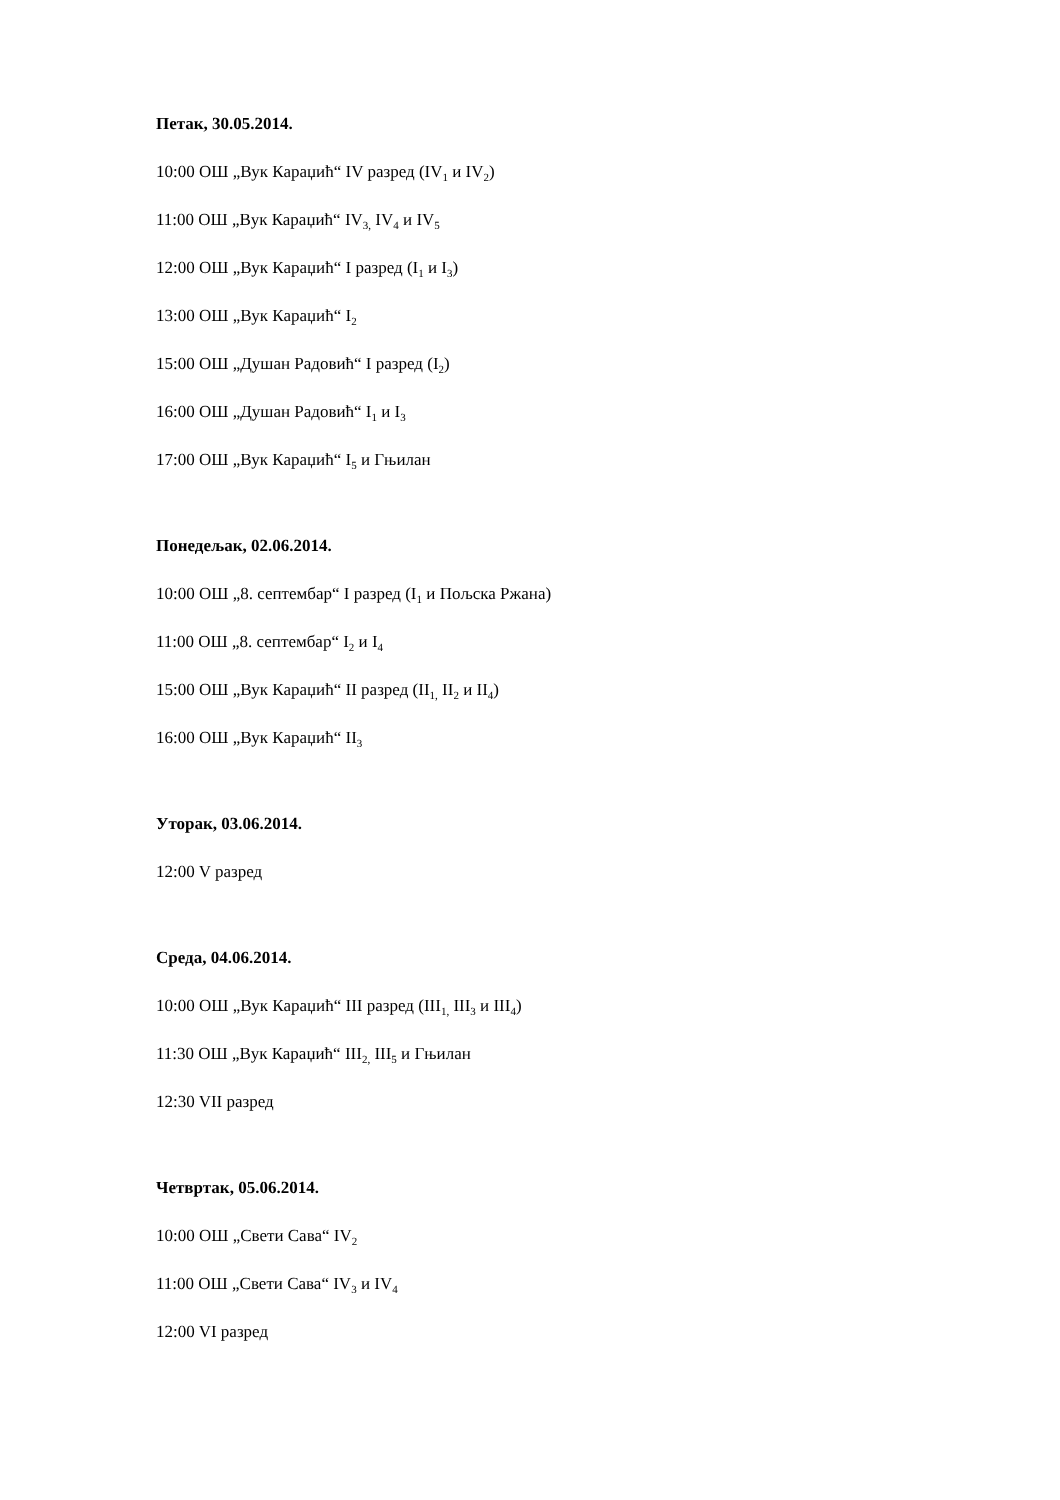Петак, 30.05.2014.
10:00 ОШ „Вук Караџић“ IV разред (IV<sub>1</sub> и IV<sub>2</sub>)
11:00 ОШ „Вук Караџић“ IV<sub>3,</sub> IV<sub>4</sub> и IV<sub>5</sub>
12:00 ОШ „Вук Караџић“ I разред (I<sub>1</sub> и I<sub>3</sub>)
13:00 ОШ „Вук Караџић“ I<sub>2</sub>
15:00 ОШ „Душан Радовић“ I разред (I<sub>2</sub>)
16:00 ОШ „Душан Радовић“ I<sub>1</sub> и I<sub>3</sub>
17:00 ОШ „Вук Караџић“ I<sub>5</sub> и Гњилан
Понедељак, 02.06.2014.
10:00 ОШ „8. септембар“ I разред (I<sub>1</sub> и Пољска Ржана)
11:00 ОШ „8. септембар“ I<sub>2</sub> и I<sub>4</sub>
15:00 ОШ „Вук Караџић“ II разред (II<sub>1,</sub> II<sub>2</sub> и II<sub>4</sub>)
16:00 ОШ „Вук Караџић“ II<sub>3</sub>
Уторак, 03.06.2014.
12:00 V разред
Среда, 04.06.2014.
10:00 ОШ „Вук Караџић“ III разред (III<sub>1,</sub> III<sub>3</sub> и III<sub>4</sub>)
11:30 ОШ „Вук Караџић“ III<sub>2,</sub> III<sub>5</sub> и Гњилан
12:30 VII разред
Четвртак, 05.06.2014.
10:00 ОШ „Свети Сава“ IV<sub>2</sub>
11:00 ОШ „Свети Сава“ IV<sub>3</sub> и IV<sub>4</sub>
12:00 VI разред